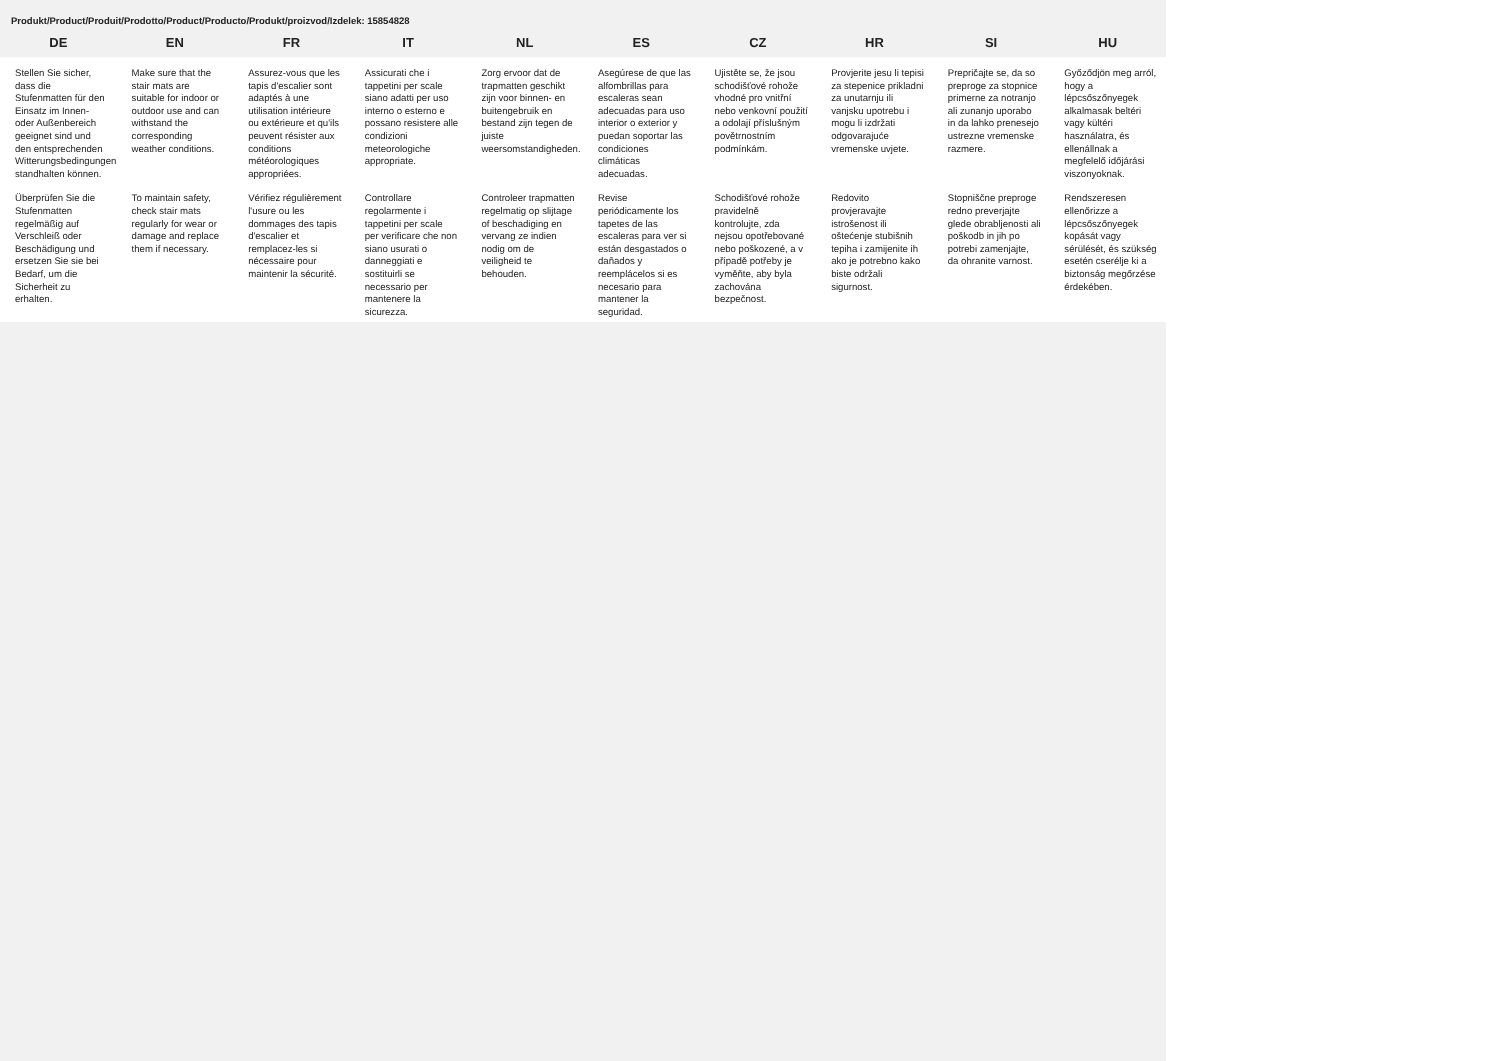Produkt/Product/Produit/Prodotto/Product/Producto/Produkt/proizvod/Izdelek: 15854828
| DE | EN | FR | IT | NL | ES | CZ | HR | SI | HU |
| --- | --- | --- | --- | --- | --- | --- | --- | --- | --- |
| Stellen Sie sicher, dass die Stufenmatten für den Einsatz im Innen- oder Außenbereich geeignet sind und den entsprechenden Witterungsbedingungen standhalten können. | Make sure that the stair mats are suitable for indoor or outdoor use and can withstand the corresponding weather conditions. | Assurez-vous que les tapis d'escalier sont adaptés à une utilisation intérieure ou extérieure et qu'ils peuvent résister aux conditions météorologiques appropriées. | Assicurati che i tappetini per scale siano adatti per uso interno o esterno e possano resistere alle condizioni meteorologiche appropriate. | Zorg ervoor dat de trapmatten geschikt zijn voor binnen- en buitengebruik en bestand zijn tegen de juiste weersomstandigheden. | Asegúrese de que las alfombrillas para escaleras sean adecuadas para uso interior o exterior y puedan soportar las condiciones climáticas adecuadas. | Ujistěte se, že jsou schodišťové rohože vhodné pro vnitřní nebo venkovní použití a odolají příslušným povětrnostním podmínkám. | Provjerite jesu li tepisi za stepenice prikladni za unutarnju ili vanjsku upotrebu i mogu li izdržati odgovarajuće vremenske uvjete. | Prepričajte se, da so preproge za stopnice primerne za notranjo ali zunanjo uporabo in da lahko prenesejo ustrezne vremenske razmere. | Győződjön meg arról, hogy a lépcsőszőnyegek alkalmasak beltéri vagy kültéri használatra, és ellenállnak a megfelelő időjárási viszonyoknak. |
| Überprüfen Sie die Stufenmatten regelmäßig auf Verschleiß oder Beschädigung und ersetzen Sie sie bei Bedarf, um die Sicherheit zu erhalten. | To maintain safety, check stair mats regularly for wear or damage and replace them if necessary. | Vérifiez régulièrement l'usure ou les dommages des tapis d'escalier et remplacez-les si nécessaire pour maintenir la sécurité. | Controllare regolarmente i tappetini per scale per verificare che non siano usurati o danneggiati e sostituirli se necessario per mantenere la sicurezza. | Controleer trapmatten regelmatig op slijtage of beschadiging en vervang ze indien nodig om de veiligheid te behouden. | Revise periódicamente los tapetes de las escaleras para ver si están desgastados o dañados y reemplácelos si es necesario para mantener la seguridad. | Schodišťové rohože pravidelně kontrolujte, zda nejsou opotřebované nebo poškozené, a v případě potřeby je vyměňte, aby byla zachována bezpečnost. | Redovito provjeravajte istrošenost ili oštećenje stubišnih tepiha i zamijenite ih ako je potrebno kako biste održali sigurnost. | Stopniščne preproge redno preverjajte glede obrabljenosti ali poškodb in jih po potrebi zamenjajte, da ohranite varnost. | Rendszeresen ellenőrizze a lépcsőszőnyegek kopását vagy sérülését, és szükség esetén cserélje ki a biztonság megőrzése érdekében. |